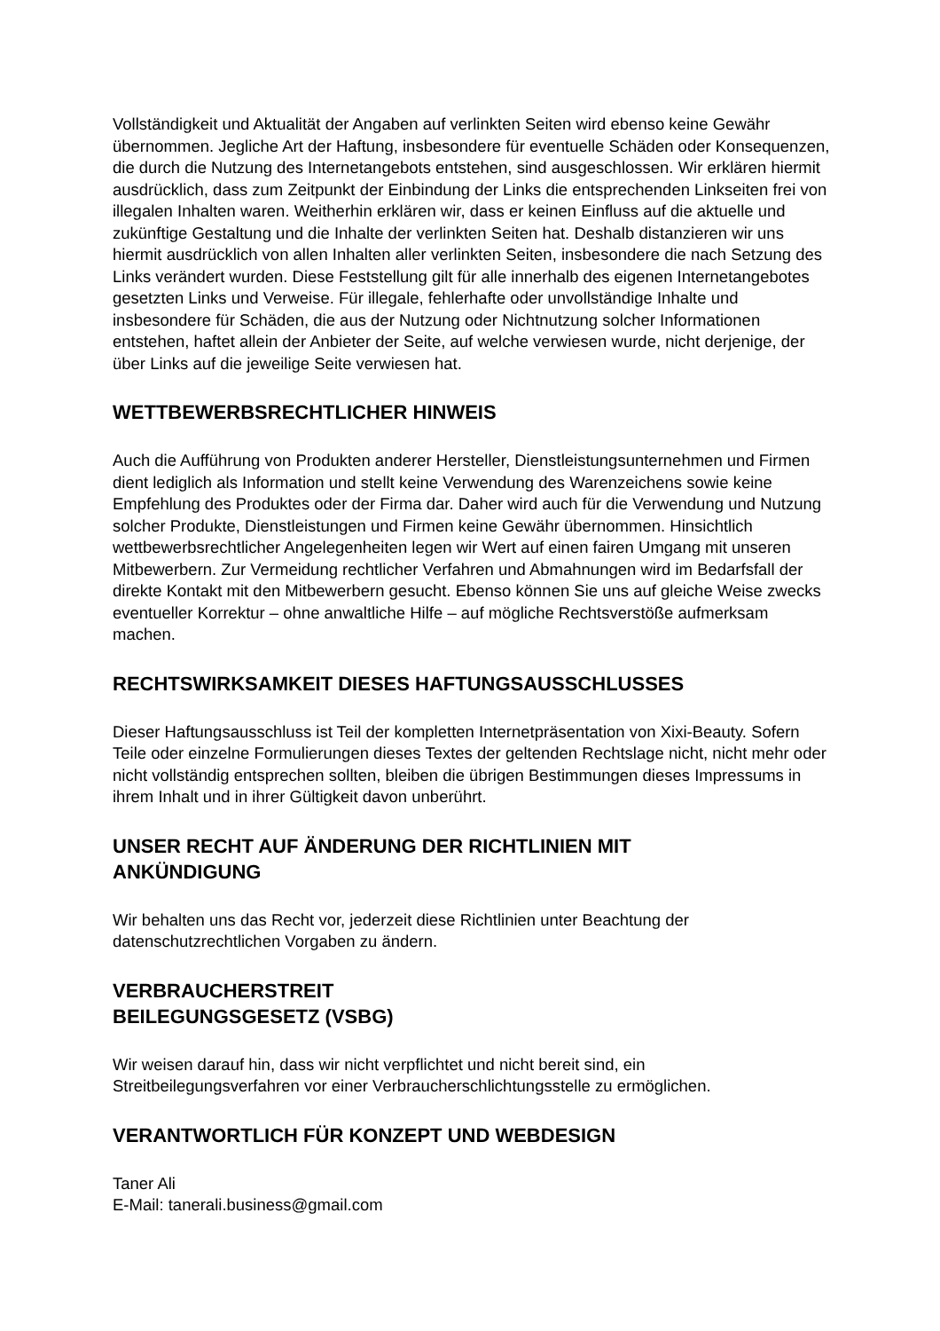Vollständigkeit und Aktualität der Angaben auf verlinkten Seiten wird ebenso keine Gewähr übernommen. Jegliche Art der Haftung, insbesondere für eventuelle Schäden oder Konsequenzen, die durch die Nutzung des Internetangebots entstehen, sind ausgeschlossen. Wir erklären hiermit ausdrücklich, dass zum Zeitpunkt der Einbindung der Links die entsprechenden Linkseiten frei von illegalen Inhalten waren. Weitherhin erklären wir, dass er keinen Einfluss auf die aktuelle und zukünftige Gestaltung und die Inhalte der verlinkten Seiten hat. Deshalb distanzieren wir uns hiermit ausdrücklich von allen Inhalten aller verlinkten Seiten, insbesondere die nach Setzung des Links verändert wurden. Diese Feststellung gilt für alle innerhalb des eigenen Internetangebotes gesetzten Links und Verweise. Für illegale, fehlerhafte oder unvollständige Inhalte und insbesondere für Schäden, die aus der Nutzung oder Nichtnutzung solcher Informationen entstehen, haftet allein der Anbieter der Seite, auf welche verwiesen wurde, nicht derjenige, der über Links auf die jeweilige Seite verwiesen hat.
WETTBEWERBSRECHTLICHER HINWEIS
Auch die Aufführung von Produkten anderer Hersteller, Dienstleistungsunternehmen und Firmen dient lediglich als Information und stellt keine Verwendung des Warenzeichens sowie keine Empfehlung des Produktes oder der Firma dar. Daher wird auch für die Verwendung und Nutzung solcher Produkte, Dienstleistungen und Firmen keine Gewähr übernommen. Hinsichtlich wettbewerbsrechtlicher Angelegenheiten legen wir Wert auf einen fairen Umgang mit unseren Mitbewerbern. Zur Vermeidung rechtlicher Verfahren und Abmahnungen wird im Bedarfsfall der direkte Kontakt mit den Mitbewerbern gesucht. Ebenso können Sie uns auf gleiche Weise zwecks eventueller Korrektur – ohne anwaltliche Hilfe – auf mögliche Rechtsverstöße aufmerksam machen.
RECHTSWIRKSAMKEIT DIESES HAFTUNGSAUSSCHLUSSES
Dieser Haftungsausschluss ist Teil der kompletten Internetpräsentation von Xixi-Beauty. Sofern Teile oder einzelne Formulierungen dieses Textes der geltenden Rechtslage nicht, nicht mehr oder nicht vollständig entsprechen sollten, bleiben die übrigen Bestimmungen dieses Impressums in ihrem Inhalt und in ihrer Gültigkeit davon unberührt.
UNSER RECHT AUF ÄNDERUNG DER RICHTLINIEN MIT
ANKÜNDIGUNG
Wir behalten uns das Recht vor, jederzeit diese Richtlinien unter Beachtung der datenschutzrechtlichen Vorgaben zu ändern.
VERBRAUCHERSTREIT
BEILEGUNGSGESETZ (VSBG)
Wir weisen darauf hin, dass wir nicht verpflichtet und nicht bereit sind, ein Streitbeilegungsverfahren vor einer Verbraucherschlichtungsstelle zu ermöglichen.
VERANTWORTLICH FÜR KONZEPT UND WEBDESIGN
Taner Ali
E-Mail: tanerali.business@gmail.com